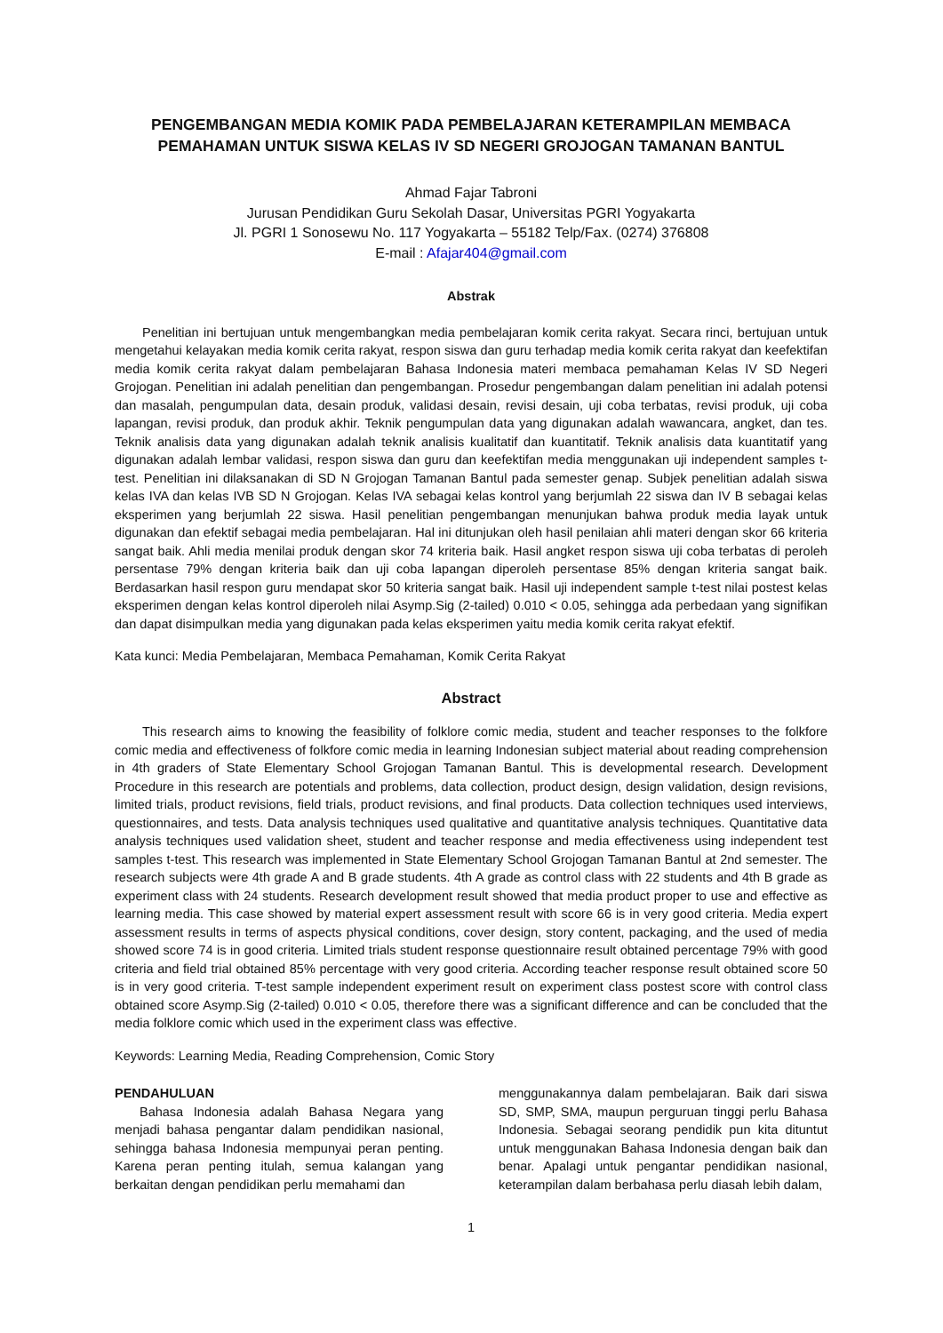PENGEMBANGAN MEDIA KOMIK PADA PEMBELAJARAN KETERAMPILAN MEMBACA PEMAHAMAN UNTUK SISWA KELAS IV SD NEGERI GROJOGAN TAMANAN BANTUL
Ahmad Fajar Tabroni
Jurusan Pendidikan Guru Sekolah Dasar, Universitas PGRI Yogyakarta
Jl. PGRI 1 Sonosewu No. 117 Yogyakarta – 55182 Telp/Fax. (0274) 376808
E-mail : Afajar404@gmail.com
Abstrak
Penelitian ini bertujuan untuk mengembangkan media pembelajaran komik cerita rakyat. Secara rinci, bertujuan untuk mengetahui kelayakan media komik cerita rakyat, respon siswa dan guru terhadap media komik cerita rakyat dan keefektifan media komik cerita rakyat dalam pembelajaran Bahasa Indonesia materi membaca pemahaman Kelas IV SD Negeri Grojogan. Penelitian ini adalah penelitian dan pengembangan. Prosedur pengembangan dalam penelitian ini adalah potensi dan masalah, pengumpulan data, desain produk, validasi desain, revisi desain, uji coba terbatas, revisi produk, uji coba lapangan, revisi produk, dan produk akhir. Teknik pengumpulan data yang digunakan adalah wawancara, angket, dan tes. Teknik analisis data yang digunakan adalah teknik analisis kualitatif dan kuantitatif. Teknik analisis data kuantitatif yang digunakan adalah lembar validasi, respon siswa dan guru dan keefektifan media menggunakan uji independent samples t-test. Penelitian ini dilaksanakan di SD N Grojogan Tamanan Bantul pada semester genap. Subjek penelitian adalah siswa kelas IVA dan kelas IVB SD N Grojogan. Kelas IVA sebagai kelas kontrol yang berjumlah 22 siswa dan IV B sebagai kelas eksperimen yang berjumlah 22 siswa. Hasil penelitian pengembangan menunjukan bahwa produk media layak untuk digunakan dan efektif sebagai media pembelajaran. Hal ini ditunjukan oleh hasil penilaian ahli materi dengan skor 66 kriteria sangat baik. Ahli media menilai produk dengan skor 74 kriteria baik. Hasil angket respon siswa uji coba terbatas di peroleh persentase 79% dengan kriteria baik dan uji coba lapangan diperoleh persentase 85% dengan kriteria sangat baik. Berdasarkan hasil respon guru mendapat skor 50 kriteria sangat baik. Hasil uji independent sample t-test nilai postest kelas eksperimen dengan kelas kontrol diperoleh nilai Asymp.Sig (2-tailed) 0.010 < 0.05, sehingga ada perbedaan yang signifikan dan dapat disimpulkan media yang digunakan pada kelas eksperimen yaitu media komik cerita rakyat efektif.
Kata kunci: Media Pembelajaran, Membaca Pemahaman, Komik Cerita Rakyat
Abstract
This research aims to knowing the feasibility of folklore comic media, student and teacher responses to the folkfore comic media and effectiveness of folkfore comic media in learning Indonesian subject material about reading comprehension in 4th graders of State Elementary School Grojogan Tamanan Bantul. This is developmental research. Development Procedure in this research are potentials and problems, data collection, product design, design validation, design revisions, limited trials, product revisions, field trials, product revisions, and final products. Data collection techniques used interviews, questionnaires, and tests. Data analysis techniques used qualitative and quantitative analysis techniques. Quantitative data analysis techniques used validation sheet, student and teacher response and media effectiveness using independent test samples t-test. This research was implemented in State Elementary School Grojogan Tamanan Bantul at 2nd semester. The research subjects were 4th grade A and B grade students. 4th A grade as control class with 22 students and 4th B grade as experiment class with 24 students. Research development result showed that media product proper to use and effective as learning media. This case showed by material expert assessment result with score 66 is in very good criteria. Media expert assessment results in terms of aspects physical conditions, cover design, story content, packaging, and the used of media showed score 74 is in good criteria. Limited trials student response questionnaire result obtained percentage 79% with good criteria and field trial obtained 85% percentage with very good criteria. According teacher response result obtained score 50 is in very good criteria. T-test sample independent experiment result on experiment class postest score with control class obtained score Asymp.Sig (2-tailed) 0.010 < 0.05, therefore there was a significant difference and can be concluded that the media folklore comic which used in the experiment class was effective.
Keywords: Learning Media, Reading Comprehension, Comic Story
PENDAHULUAN
Bahasa Indonesia adalah Bahasa Negara yang menjadi bahasa pengantar dalam pendidikan nasional, sehingga bahasa Indonesia mempunyai peran penting. Karena peran penting itulah, semua kalangan yang berkaitan dengan pendidikan perlu memahami dan
menggunakannya dalam pembelajaran. Baik dari siswa SD, SMP, SMA, maupun perguruan tinggi perlu Bahasa Indonesia. Sebagai seorang pendidik pun kita dituntut untuk menggunakan Bahasa Indonesia dengan baik dan benar. Apalagi untuk pengantar pendidikan nasional, keterampilan dalam berbahasa perlu diasah lebih dalam,
1